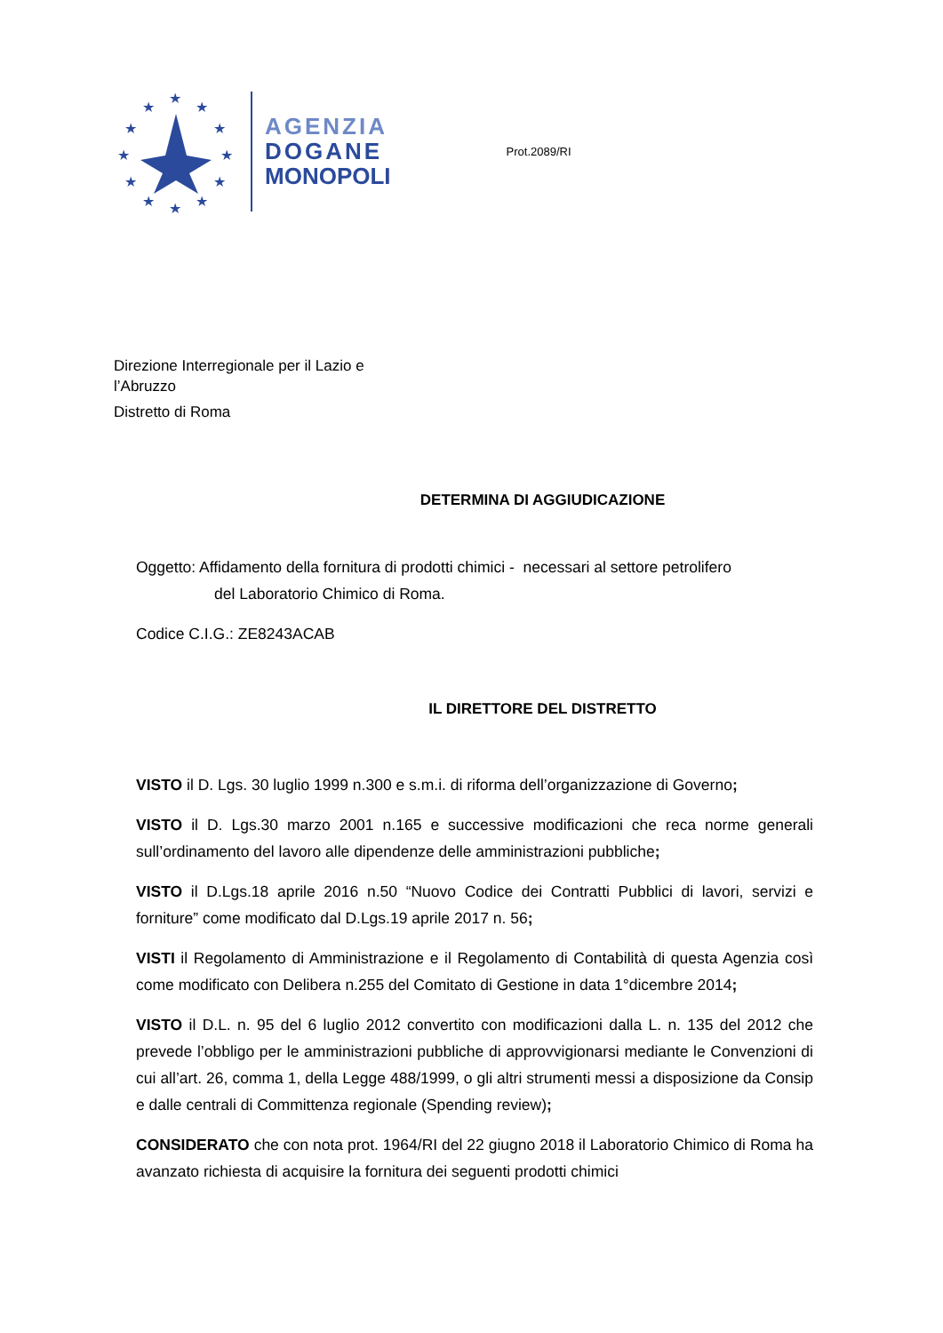★
★
★
★
★
★
★
★
★
★
★
★
AGENZIA
DOGANE
MONOPOLI
Prot.2089/RI
Direzione Interregionale per il Lazio e
l’Abruzzo
Distretto di Roma
DETERMINA DI AGGIUDICAZIONE
Oggetto: Affidamento della fornitura di prodotti chimici - necessari al settore petrolifero
del Laboratorio Chimico di Roma.
Codice C.I.G.: ZE8243ACAB
IL DIRETTORE DEL DISTRETTO
VISTO il D. Lgs. 30 luglio 1999 n.300 e s.m.i. di riforma dell’organizzazione di Governo;
VISTO il D. Lgs.30 marzo 2001 n.165 e successive modificazioni che reca norme generali sull’ordinamento del lavoro alle dipendenze delle amministrazioni pubbliche;
VISTO il D.Lgs.18 aprile 2016 n.50 “Nuovo Codice dei Contratti Pubblici di lavori, servizi e forniture” come modificato dal D.Lgs.19 aprile 2017 n. 56;
VISTI il Regolamento di Amministrazione e il Regolamento di Contabilità di questa Agenzia così come modificato con Delibera n.255 del Comitato di Gestione in data 1°dicembre 2014;
VISTO il D.L. n. 95 del 6 luglio 2012 convertito con modificazioni dalla L. n. 135 del 2012 che prevede l’obbligo per le amministrazioni pubbliche di approvvigionarsi mediante le Convenzioni di cui all’art. 26, comma 1, della Legge 488/1999, o gli altri strumenti messi a disposizione da Consip e dalle centrali di Committenza regionale (Spending review);
CONSIDERATO che con nota prot. 1964/RI del 22 giugno 2018 il Laboratorio Chimico di Roma ha avanzato richiesta di acquisire la fornitura dei seguenti prodotti chimici